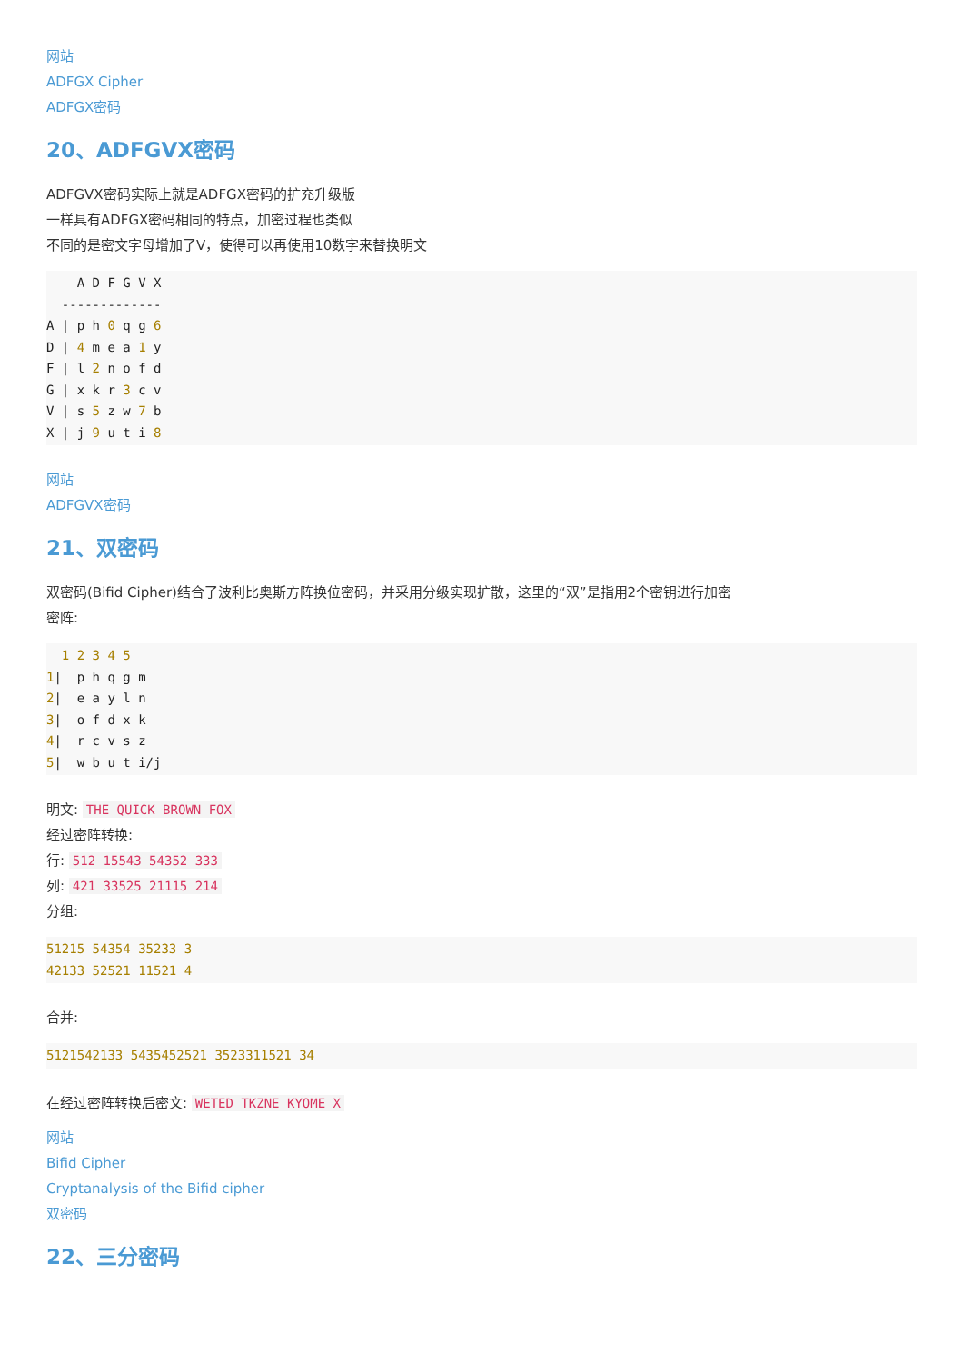网站
ADFGX Cipher
ADFGX密码
20、ADFGVX密码
ADFGVX密码实际上就是ADFGX密码的扩充升级版
一样具有ADFGX密码相同的特点，加密过程也类似
不同的是密文字母增加了V，使得可以再使用10数字来替换明文
    A D F G V X
  -------------
A | p h 0 q g 6
D | 4 m e a 1 y
F | l 2 n o f d
G | x k r 3 c v
V | s 5 z w 7 b
X | j 9 u t i 8
网站
ADFGVX密码
21、双密码
双密码(Bifid Cipher)结合了波利比奥斯方阵换位密码，并采用分级实现扩散，这里的“双”是指用2个密钥进行加密
密阵:
  1 2 3 4 5
1|  p h q g m
2|  e a y l n
3|  o f d x k
4|  r c v s z
5|  w b u t i/j
明文: THE QUICK BROWN FOX
经过密阵转换:
行: 512 15543 54352 333
列: 421 33525 21115 214
分组:
51215 54354 35233 3
42133 52521 11521 4
合并:
5121542133 5435452521 3523311521 34
在经过密阵转换后密文: WETED TKZNE KYOME X
网站
Bifid Cipher
Cryptanalysis of the Bifid cipher
双密码
22、三分密码